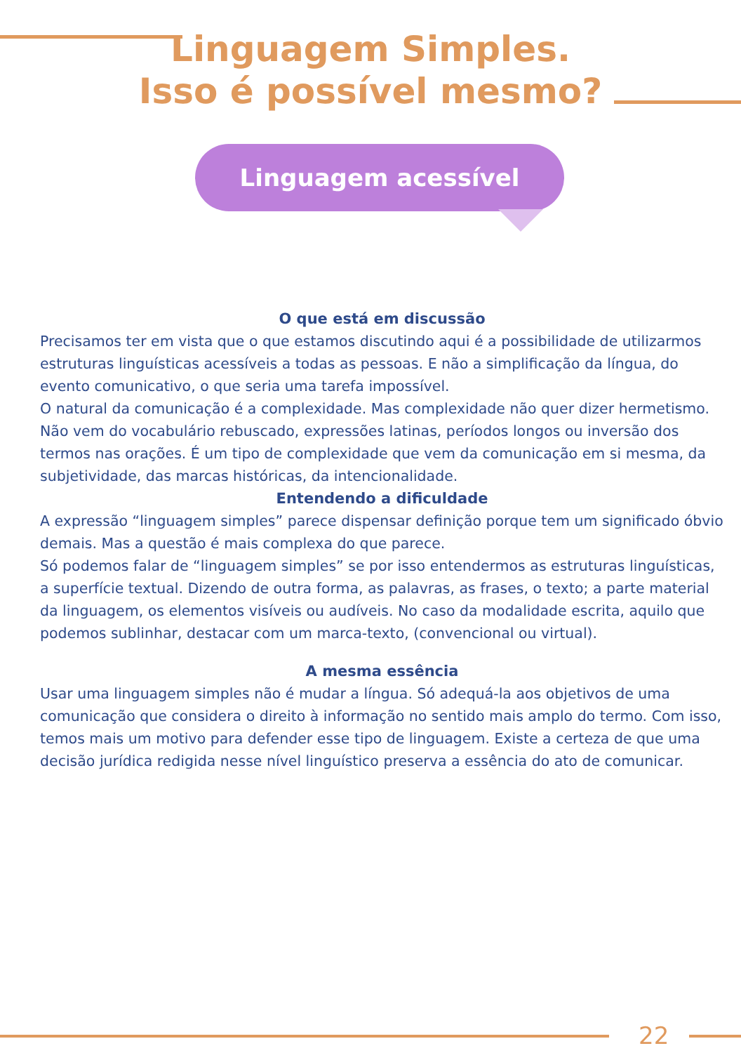Linguagem Simples.
Isso é possível mesmo?
Linguagem acessível
O que está em discussão
Precisamos ter em vista que o que estamos discutindo aqui é a possibilidade de utilizarmos estruturas linguísticas acessíveis a todas as pessoas. E não a simplificação da língua, do evento comunicativo, o que seria uma tarefa impossível.
O natural da comunicação é a complexidade. Mas complexidade não quer dizer hermetismo. Não vem do vocabulário rebuscado, expressões latinas, períodos longos ou inversão dos termos nas orações. É um tipo de complexidade que vem da comunicação em si mesma, da subjetividade, das marcas históricas, da intencionalidade.
Entendendo a dificuldade
A expressão “linguagem simples” parece dispensar definição porque tem um significado óbvio demais. Mas a questão é mais complexa do que parece.
Só podemos falar de “linguagem simples” se por isso entendermos as estruturas linguísticas, a superfície textual. Dizendo de outra forma, as palavras, as frases, o texto; a parte material da linguagem, os elementos visíveis ou audíveis. No caso da modalidade escrita, aquilo que podemos sublinhar, destacar com um marca-texto, (convencional ou virtual).
A mesma essência
Usar uma linguagem simples não é mudar a língua. Só adequá-la aos objetivos de uma comunicação que considera o direito à informação no sentido mais amplo do termo. Com isso, temos mais um motivo para defender esse tipo de linguagem. Existe a certeza de que uma decisão jurídica redigida nesse nível linguístico preserva a essência do ato de comunicar.
22